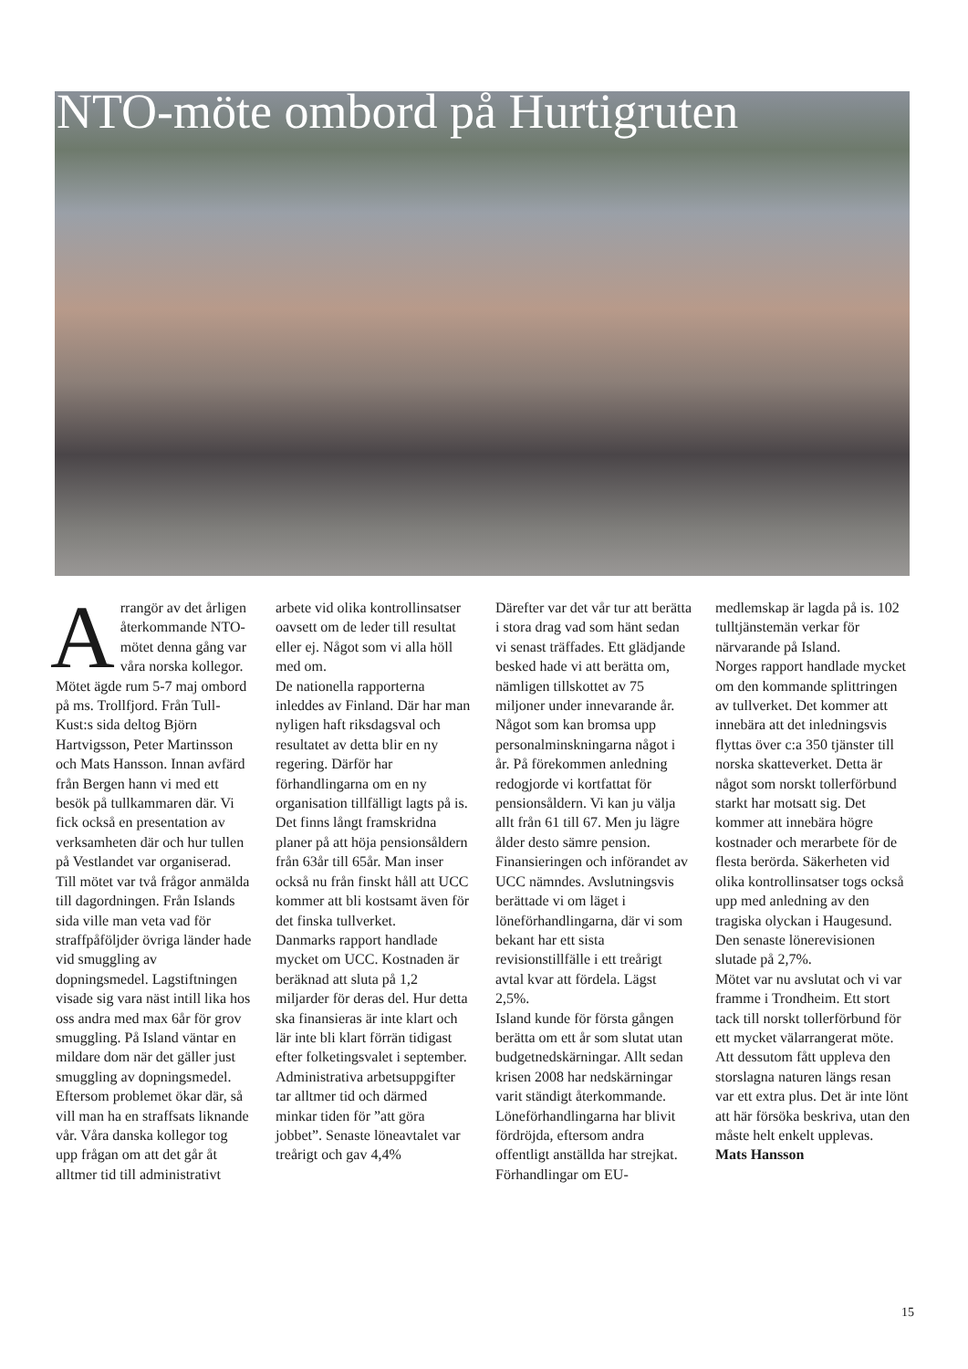NTO-möte ombord på Hurtigruten
Arrangör av det årligen återkommande NTO-mötet denna gång var våra norska kollegor. Mötet ägde rum 5-7 maj ombord på ms. Trollfjord. Från Tull-Kust:s sida deltog Björn Hartvigsson, Peter Martinsson och Mats Hansson. Innan avfärd från Bergen hann vi med ett besök på tullkammaren där. Vi fick också en presentation av verksamheten där och hur tullen på Vestlandet var organiserad.
Till mötet var två frågor anmälda till dagordningen. Från Islands sida ville man veta vad för straffpåföljder övriga länder hade vid smuggling av dopningsmedel. Lagstiftningen visade sig vara näst intill lika hos oss andra med max 6år för grov smuggling. På Island väntar en mildare dom när det gäller just smuggling av dopningsmedel. Eftersom problemet ökar där, så vill man ha en straffsats liknande vår. Våra danska kollegor tog upp frågan om att det går åt alltmer tid till administrativt arbete vid olika kontrollinsatser oavsett om de leder till resultat eller ej. Något som vi alla höll med om.
De nationella rapporterna inleddes av Finland. Där har man nyligen haft riksdagsval och resultatet av detta blir en ny regering. Därför har förhandlingarna om en ny organisation tillfälligt lagts på is. Det finns långt framskridna planer på att höja pensionsåldern från 63år till 65år. Man inser också nu från finskt håll att UCC kommer att bli kostsamt även för det finska tullverket.
Danmarks rapport handlade mycket om UCC. Kostnaden är beräknad att sluta på 1,2 miljarder för deras del. Hur detta ska finansieras är inte klart och lär inte bli klart förrän tidigast efter folketingsvalet i september. Administrativa arbetsuppgifter tar alltmer tid och därmed minkar tiden för ”att göra jobbet”. Senaste löneavtalet var treårigt och gav 4,4%
Därefter var det vår tur att berätta i stora drag vad som hänt sedan vi senast träffades. Ett glädjande besked hade vi att berätta om, nämligen tillskottet av 75 miljoner under innevarande år. Något som kan bromsa upp personalminskningarna något i år. På förekommen anledning redogjorde vi kortfattat för pensionsåldern. Vi kan ju välja allt från 61 till 67. Men ju lägre ålder desto sämre pension. Finansieringen och införandet av UCC nämndes. Avslutningsvis berättade vi om läget i löneförhandlingarna, där vi som bekant har ett sista revisionstillfälle i ett treårigt avtal kvar att fördela. Lägst 2,5%.
Island kunde för första gången berätta om ett år som slutat utan budgetnedskärningar. Allt sedan krisen 2008 har nedskärningar varit ständigt återkommande. Löneförhandlingarna har blivit fördröjda, eftersom andra offentligt anställda har strejkat. Förhandlingar om EU-medlemskap är lagda på is. 102 tulltjänstemän verkar för närvarande på Island.
Norges rapport handlade mycket om den kommande splittringen av tullverket. Det kommer att innebära att det inledningsvis flyttas över c:a 350 tjänster till norska skatteverket. Detta är något som norskt tollerförbund starkt har motsatt sig. Det kommer att innebära högre kostnader och merarbete för de flesta berörda. Säkerheten vid olika kontrollinsatser togs också upp med anledning av den tragiska olyckan i Haugesund. Den senaste lönerevisionen slutade på 2,7%.
Mötet var nu avslutat och vi var framme i Trondheim. Ett stort tack till norskt tollerförbund för ett mycket välarrangerat möte. Att dessutom fått uppleva den storslagna naturen längs resan var ett extra plus. Det är inte lönt att här försöka beskriva, utan den måste helt enkelt upplevas.
Mats Hansson
15